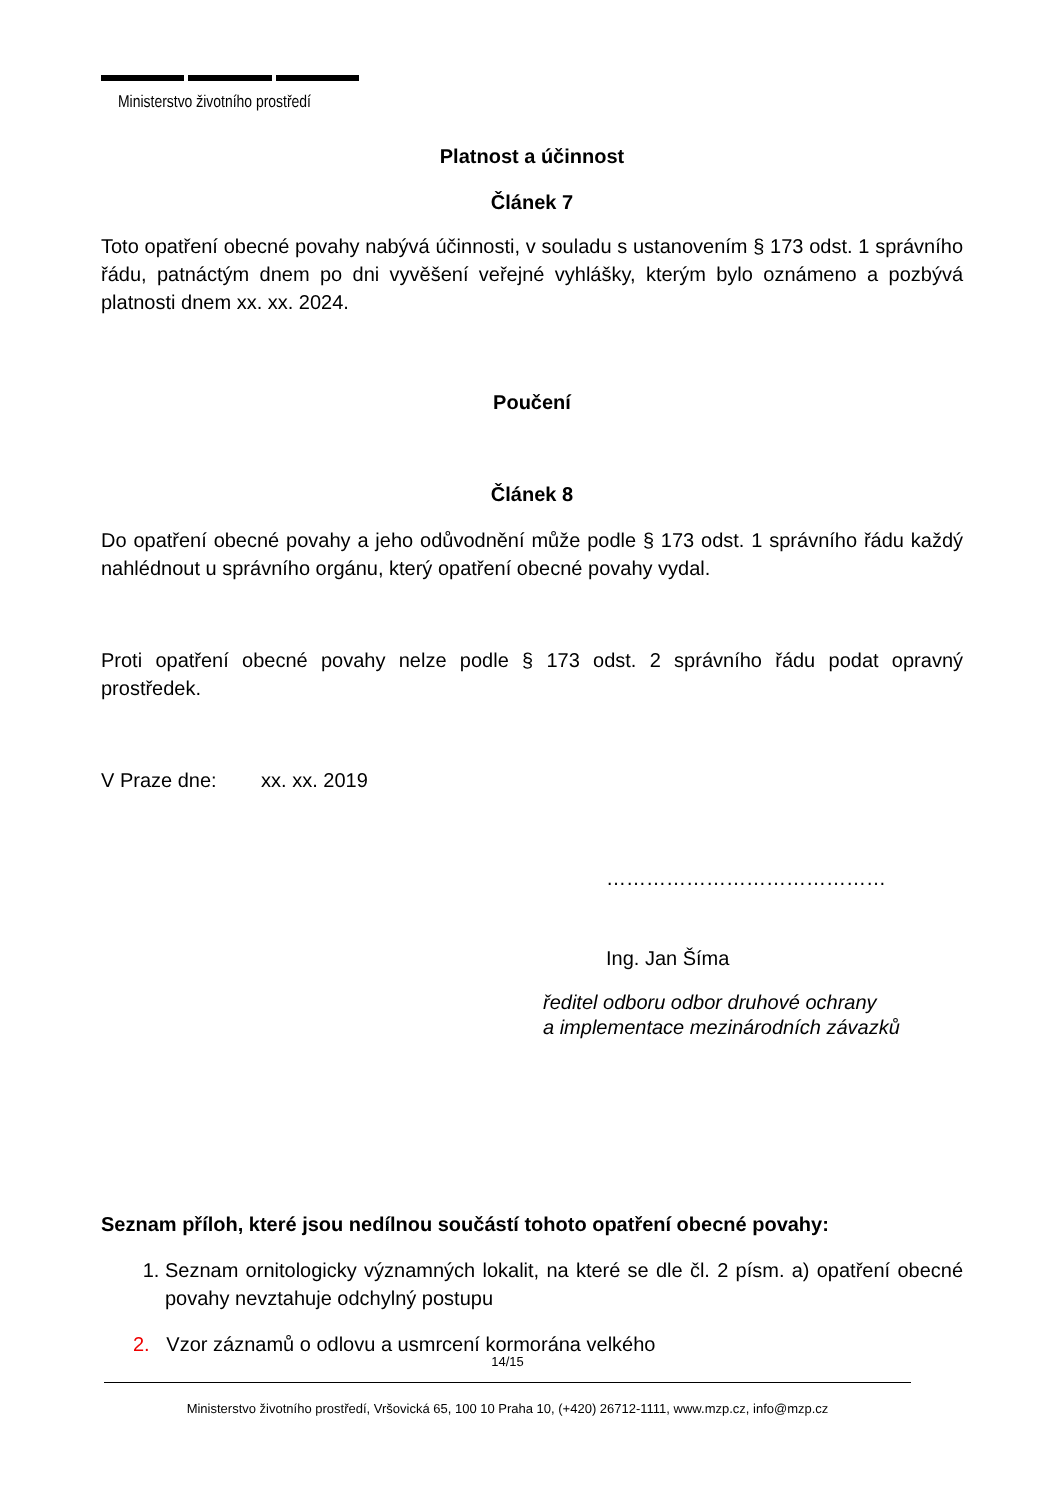Ministerstvo životního prostředí
Platnost a účinnost
Článek 7
Toto opatření obecné povahy nabývá účinnosti, v souladu s ustanovením § 173 odst. 1 správního řádu, patnáctým dnem po dni vyvěšení veřejné vyhlášky, kterým bylo oznámeno a pozbývá platnosti dnem xx. xx. 2024.
Poučení
Článek 8
Do opatření obecné povahy a jeho odůvodnění může podle § 173 odst. 1 správního řádu každý nahlédnout u správního orgánu, který opatření obecné povahy vydal.
Proti opatření obecné povahy nelze podle § 173 odst. 2 správního řádu podat opravný prostředek.
V Praze dne: xx. xx. 2019
……………………………………
Ing. Jan Šíma
ředitel odboru odbor druhové ochrany
a implementace mezinárodních závazků
Seznam příloh, které jsou nedílnou součástí tohoto opatření obecné povahy:
1. Seznam ornitologicky významných lokalit, na které se dle čl. 2 písm. a) opatření obecné povahy nevztahuje odchylný postupu
2. Vzor záznamů o odlovu a usmrcení kormorána velkého
14/15
Ministerstvo životního prostředí, Vršovická 65, 100 10 Praha 10, (+420) 26712-1111, www.mzp.cz, info@mzp.cz